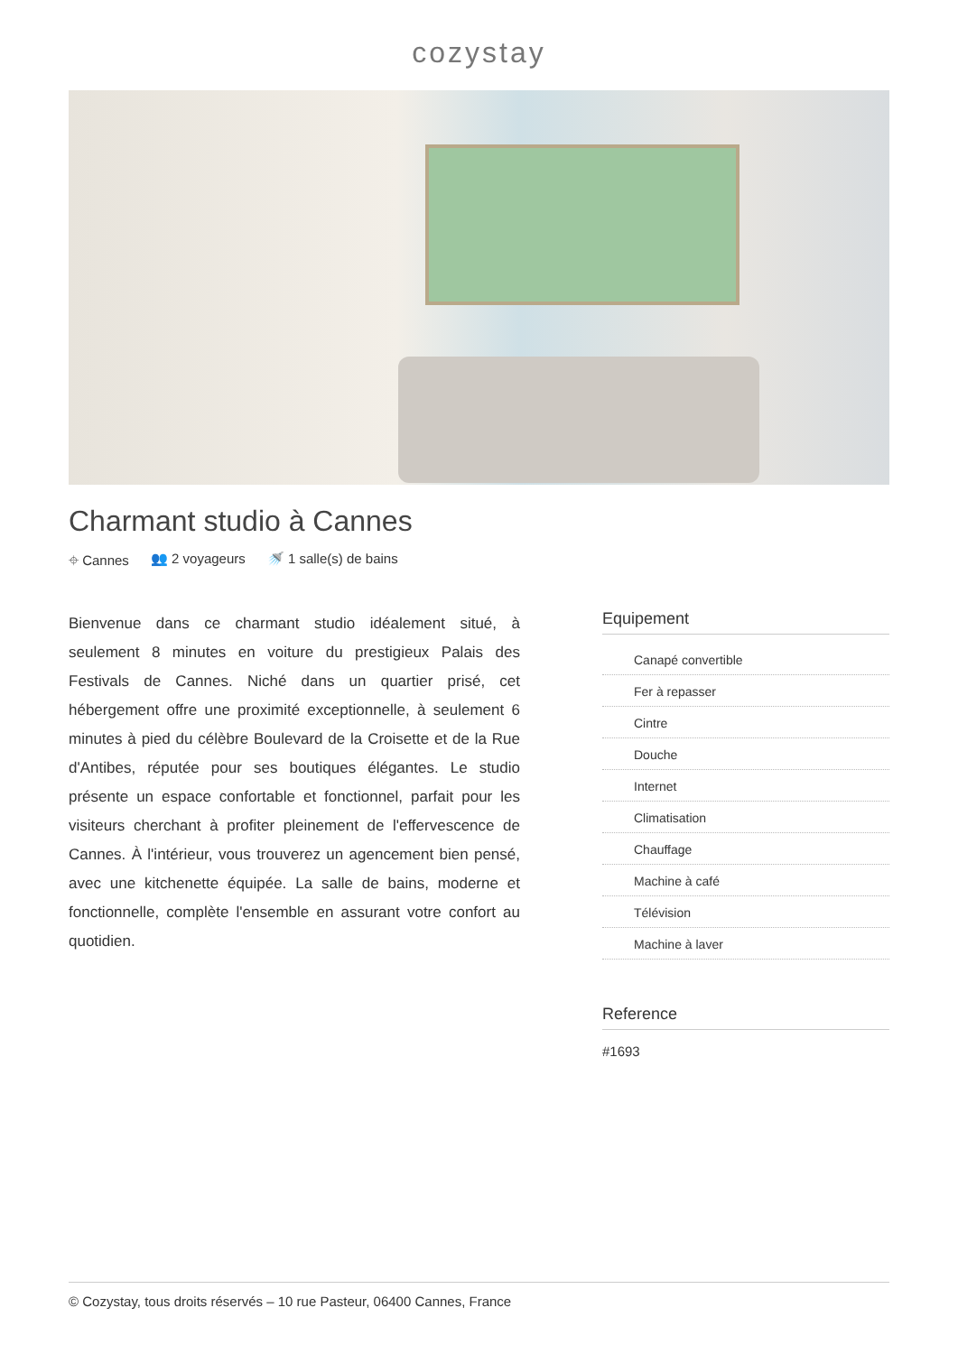cozystay
Charmant studio à Cannes
⌖ Cannes 👥 2 voyageurs 🚿 1 salle(s) de bains
Bienvenue dans ce charmant studio idéalement situé, à seulement 8 minutes en voiture du prestigieux Palais des Festivals de Cannes. Niché dans un quartier prisé, cet hébergement offre une proximité exceptionnelle, à seulement 6 minutes à pied du célèbre Boulevard de la Croisette et de la Rue d'Antibes, réputée pour ses boutiques élégantes. Le studio présente un espace confortable et fonctionnel, parfait pour les visiteurs cherchant à profiter pleinement de l'effervescence de Cannes. À l'intérieur, vous trouverez un agencement bien pensé, avec une kitchenette équipée. La salle de bains, moderne et fonctionnelle, complète l'ensemble en assurant votre confort au quotidien.
Equipement
Canapé convertible
Fer à repasser
Cintre
Douche
Internet
Climatisation
Chauffage
Machine à café
Télévision
Machine à laver
Reference
#1693
© Cozystay, tous droits réservés – 10 rue Pasteur, 06400 Cannes, France